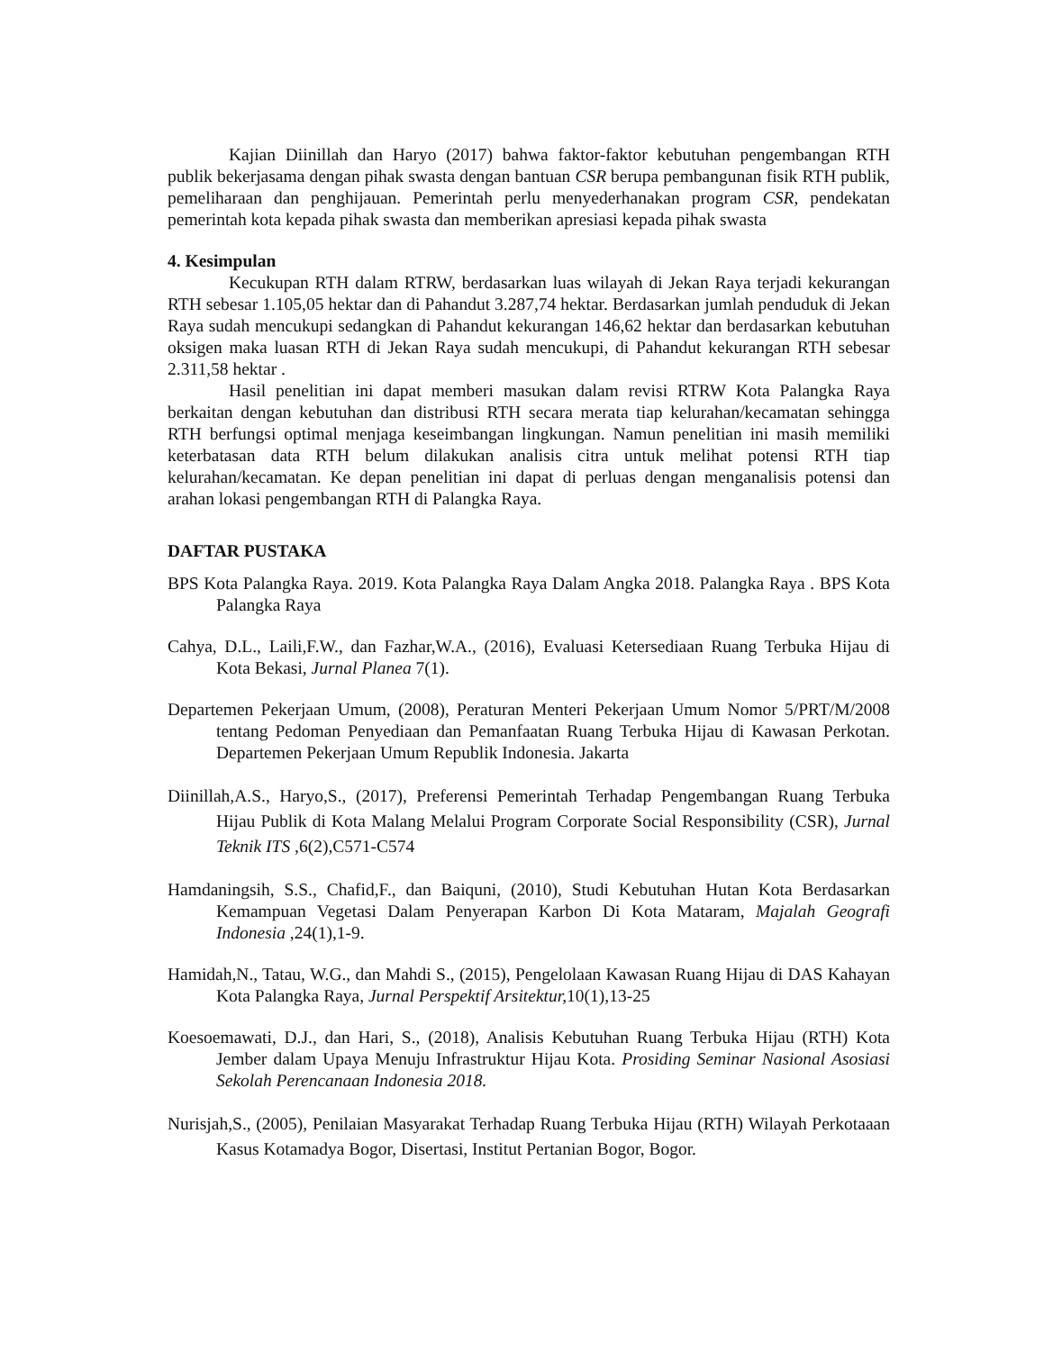Kajian Diinillah dan Haryo (2017) bahwa faktor-faktor kebutuhan pengembangan RTH publik bekerjasama dengan pihak swasta dengan bantuan CSR berupa pembangunan fisik RTH publik, pemeliharaan dan penghijauan. Pemerintah perlu menyederhanakan program CSR, pendekatan pemerintah kota kepada pihak swasta dan memberikan apresiasi kepada pihak swasta
4. Kesimpulan
Kecukupan RTH dalam RTRW, berdasarkan luas wilayah di Jekan Raya terjadi kekurangan RTH sebesar 1.105,05 hektar dan di Pahandut 3.287,74 hektar. Berdasarkan jumlah penduduk di Jekan Raya sudah mencukupi sedangkan di Pahandut kekurangan 146,62 hektar dan berdasarkan kebutuhan oksigen maka luasan RTH di Jekan Raya sudah mencukupi, di Pahandut kekurangan RTH sebesar 2.311,58 hektar .
Hasil penelitian ini dapat memberi masukan dalam revisi RTRW Kota Palangka Raya berkaitan dengan kebutuhan dan distribusi RTH secara merata tiap kelurahan/kecamatan sehingga RTH berfungsi optimal menjaga keseimbangan lingkungan. Namun penelitian ini masih memiliki keterbatasan data RTH belum dilakukan analisis citra untuk melihat potensi RTH tiap kelurahan/kecamatan. Ke depan penelitian ini dapat di perluas dengan menganalisis potensi dan arahan lokasi pengembangan RTH di Palangka Raya.
DAFTAR PUSTAKA
BPS Kota Palangka Raya. 2019. Kota Palangka Raya Dalam Angka 2018. Palangka Raya . BPS Kota Palangka Raya
Cahya, D.L., Laili,F.W., dan Fazhar,W.A., (2016), Evaluasi Ketersediaan Ruang Terbuka Hijau di Kota Bekasi, Jurnal Planea 7(1).
Departemen Pekerjaan Umum, (2008), Peraturan Menteri Pekerjaan Umum Nomor 5/PRT/M/2008 tentang Pedoman Penyediaan dan Pemanfaatan Ruang Terbuka Hijau di Kawasan Perkotan. Departemen Pekerjaan Umum Republik Indonesia. Jakarta
Diinillah,A.S., Haryo,S., (2017), Preferensi Pemerintah Terhadap Pengembangan Ruang Terbuka Hijau Publik di Kota Malang Melalui Program Corporate Social Responsibility (CSR), Jurnal Teknik ITS ,6(2),C571-C574
Hamdaningsih, S.S., Chafid,F., dan Baiquni, (2010), Studi Kebutuhan Hutan Kota Berdasarkan Kemampuan Vegetasi Dalam Penyerapan Karbon Di Kota Mataram, Majalah Geografi Indonesia ,24(1),1-9.
Hamidah,N., Tatau, W.G., dan Mahdi S., (2015), Pengelolaan Kawasan Ruang Hijau di DAS Kahayan Kota Palangka Raya, Jurnal Perspektif Arsitektur, 10(1),13-25
Koesoemawati, D.J., dan Hari, S., (2018), Analisis Kebutuhan Ruang Terbuka Hijau (RTH) Kota Jember dalam Upaya Menuju Infrastruktur Hijau Kota. Prosiding Seminar Nasional Asosiasi Sekolah Perencanaan Indonesia 2018.
Nurisjah,S., (2005), Penilaian Masyarakat Terhadap Ruang Terbuka Hijau (RTH) Wilayah Perkotaaan Kasus Kotamadya Bogor, Disertasi, Institut Pertanian Bogor, Bogor.